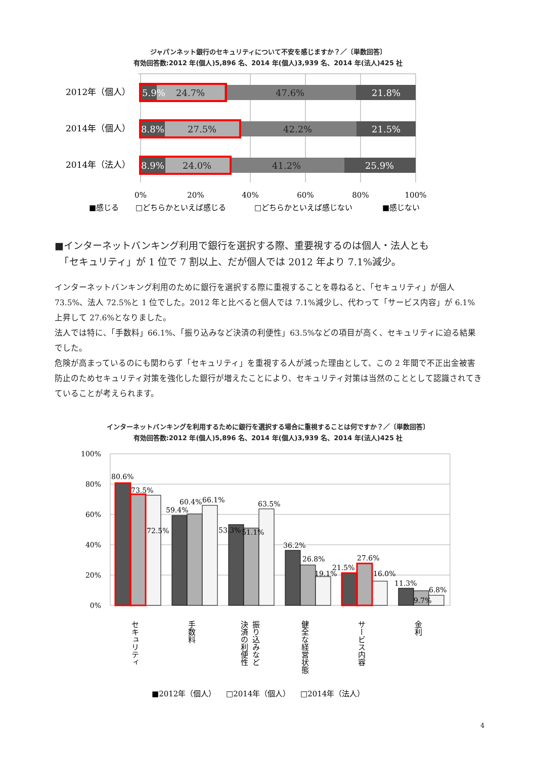ジャパンネット銀行のセキュリティについて不安を感じますか？／〔単数回答〕
有効回答数:2012 年(個人)5,896 名、2014 年(個人)3,939 名、2014 年(法人)425 社
2012年（個人）
2014年（個人）
2014年（法人）
5.9%
24.7%
47.6%
21.8%
8.8%
27.5%
42.2%
21.5%
8.9%
24.0%
41.2%
25.9%
0%
20%
40%
60%
80%
100%
■感じる
□どちらかといえば感じる
□どちらかといえば感じない
■感じない
■インターネットバンキング利用で銀行を選択する際、重要視するのは個人・法人とも
　「セキュリティ」が 1 位で 7 割以上、だが個人では 2012 年より 7.1%減少。
インターネットバンキング利用のために銀行を選択する際に重視することを尋ねると、「セキュリティ」が個人 73.5%、法人 72.5%と 1 位でした。2012 年と比べると個人では 7.1%減少し、代わって「サービス内容」が 6.1%上昇して 27.6%となりました。
法人では特に、「手数料」66.1%、「振り込みなど決済の利便性」63.5%などの項目が高く、セキュリティに迫る結果でした。
危険が高まっているのにも関わらず「セキュリティ」を重視する人が減った理由として、この 2 年間で不正出金被害防止のためセキュリティ対策を強化した銀行が増えたことにより、セキュリティ対策は当然のこととして認識されてきていることが考えられます。
インターネットバンキングを利用するために銀行を選択する場合に重視することは何ですか？／〔単数回答〕
有効回答数:2012 年(個人)5,896 名、2014 年(個人)3,939 名、2014 年(法人)425 社
100%
80%
60%
40%
20%
0%
80.6%
73.5%
72.5%
59.4%
60.4%
66.1%
53.3%
51.1%
63.5%
36.2%
26.8%
19.1%
21.5%
27.6%
16.0%
11.3%
9.7%
6.8%
セキュリティ
手数料
振り込みなど
決済の利便性
健全な経営状態
サービス内容
金利
■2012年（個人）
□2014年（個人）
□2014年（法人）
4